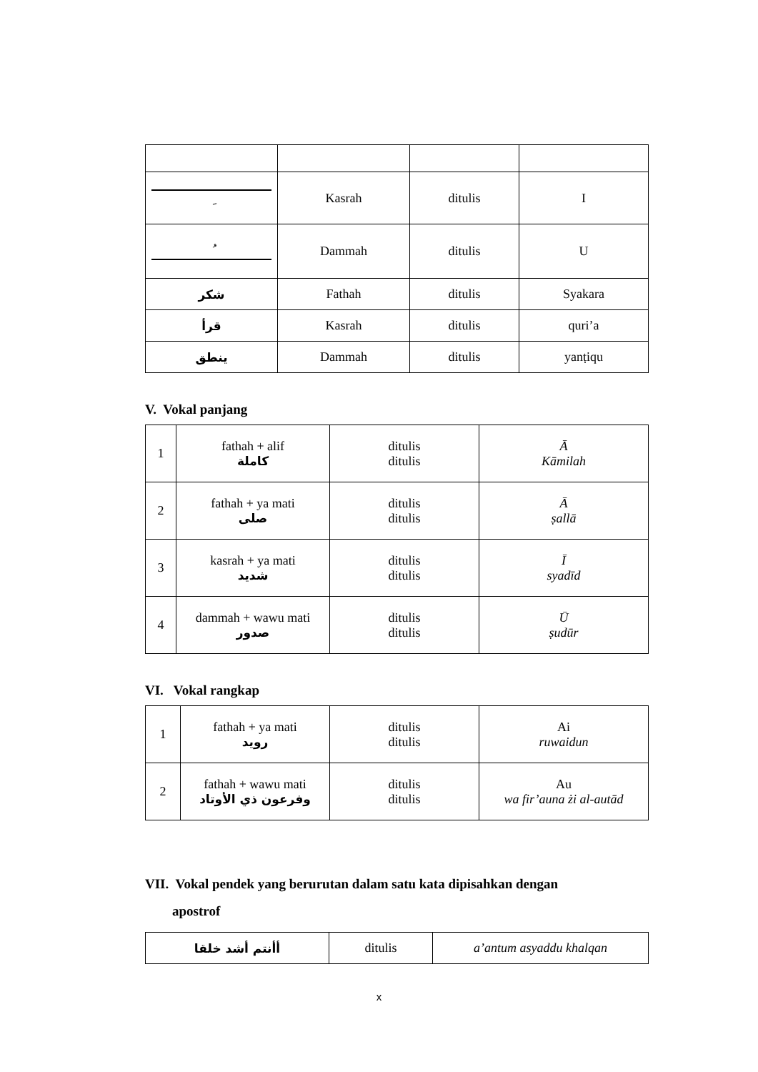| ِ | Kasrah | ditulis | I |
| ُ | Dammah | ditulis | U |
| شكر | Fathah | ditulis | Syakara |
| قرأ | Kasrah | ditulis | quri’a |
| ينطق | Dammah | ditulis | yanṭiqu |
V. Vokal panjang
| 1 | fathah + alif كاملة | ditulis ditulis | Ā Kāmilah |
| 2 | fathah + ya mati صلى | ditulis ditulis | Ā ṣallā |
| 3 | kasrah + ya mati شديد | ditulis ditulis | Ī syadīd |
| 4 | dammah + wawu mati صدور | ditulis ditulis | Ū ṣudūr |
VI. Vokal rangkap
| 1 | fathah + ya mati رويد | ditulis ditulis | Ai ruwaidun |
| 2 | fathah + wawu mati وفرعون ذي الأوتاد | ditulis ditulis | Au wa fir’auna żi al-autād |
VII. Vokal pendek yang berurutan dalam satu kata dipisahkan dengan
apostrof
| أأنتم أشد خلقا | ditulis | a’antum asyaddu khalqan |
x